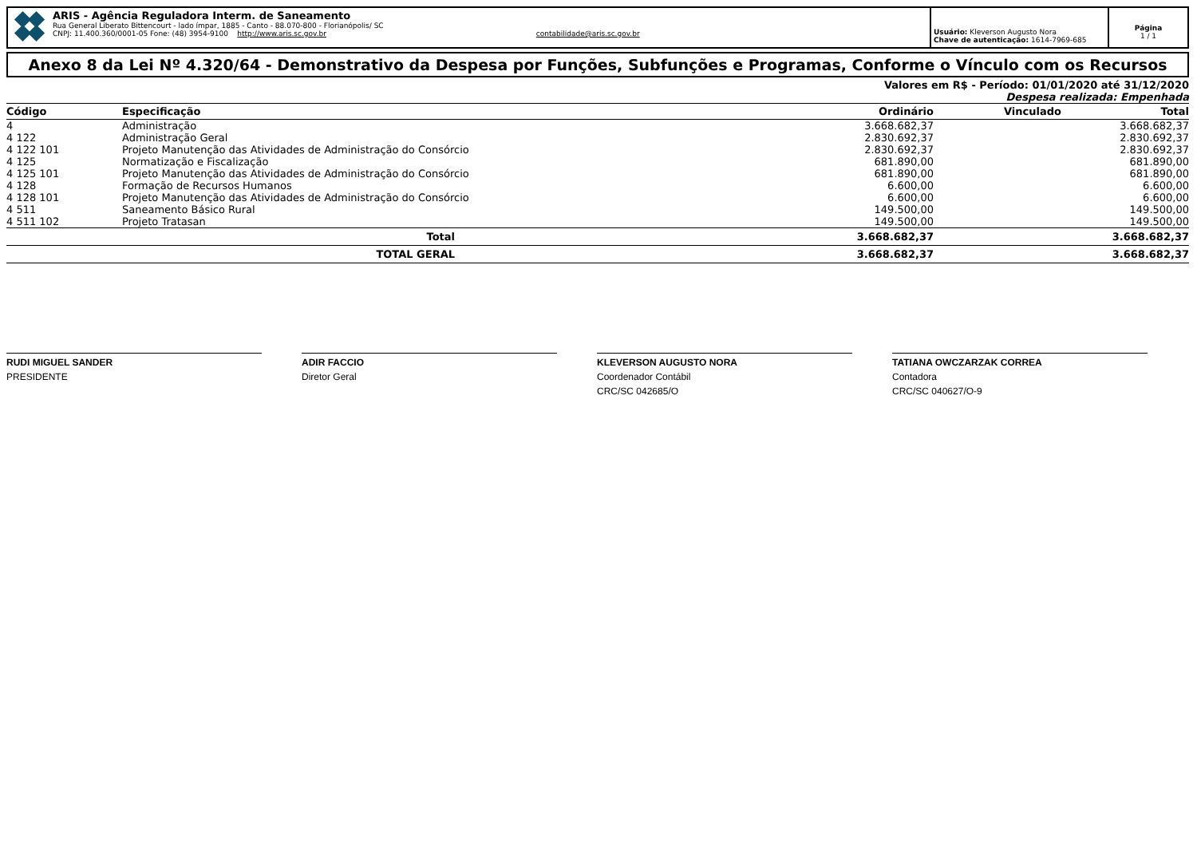ARIS - Agência Reguladora Interm. de Saneamento
Rua General Liberato Bittencourt - lado ímpar, 1885 - Canto - 88.070-800 - Florianópolis/ SC
CNPJ: 11.400.360/0001-05 Fone: (48) 3954-9100 http://www.aris.sc.gov.br contabilidade@aris.sc.gov.br
Usuário: Kleverson Augusto Nora
Chave de autenticação: 1614-7969-685
Página
1 / 1
Anexo 8 da Lei Nº 4.320/64 - Demonstrativo da Despesa por Funções, Subfunções e Programas, Conforme o Vínculo com os Recursos
Valores em R$ - Período: 01/01/2020 até 31/12/2020
Despesa realizada: Empenhada
| Código | Especificação | Ordinário | Vinculado | Total |
| --- | --- | --- | --- | --- |
| 4 | Administração | 3.668.682,37 | | 3.668.682,37 |
| 4 122 | Administração Geral | 2.830.692,37 | | 2.830.692,37 |
| 4 122 101 | Projeto Manutenção das Atividades de Administração do Consórcio | 2.830.692,37 | | 2.830.692,37 |
| 4 125 | Normatização e Fiscalização | 681.890,00 | | 681.890,00 |
| 4 125 101 | Projeto Manutenção das Atividades de Administração do Consórcio | 681.890,00 | | 681.890,00 |
| 4 128 | Formação de Recursos Humanos | 6.600,00 | | 6.600,00 |
| 4 128 101 | Projeto Manutenção das Atividades de Administração do Consórcio | 6.600,00 | | 6.600,00 |
| 4 511 | Saneamento Básico Rural | 149.500,00 | | 149.500,00 |
| 4 511 102 | Projeto Tratasan | 149.500,00 | | 149.500,00 |
| | Total | 3.668.682,37 | | 3.668.682,37 |
| | TOTAL GERAL | 3.668.682,37 | | 3.668.682,37 |
RUDI MIGUEL SANDER
PRESIDENTE
ADIR FACCIO
Diretor Geral
KLEVERSON AUGUSTO NORA
Coordenador Contábil
CRC/SC 042685/O
TATIANA OWCZARZAK CORREA
Contadora
CRC/SC 040627/O-9